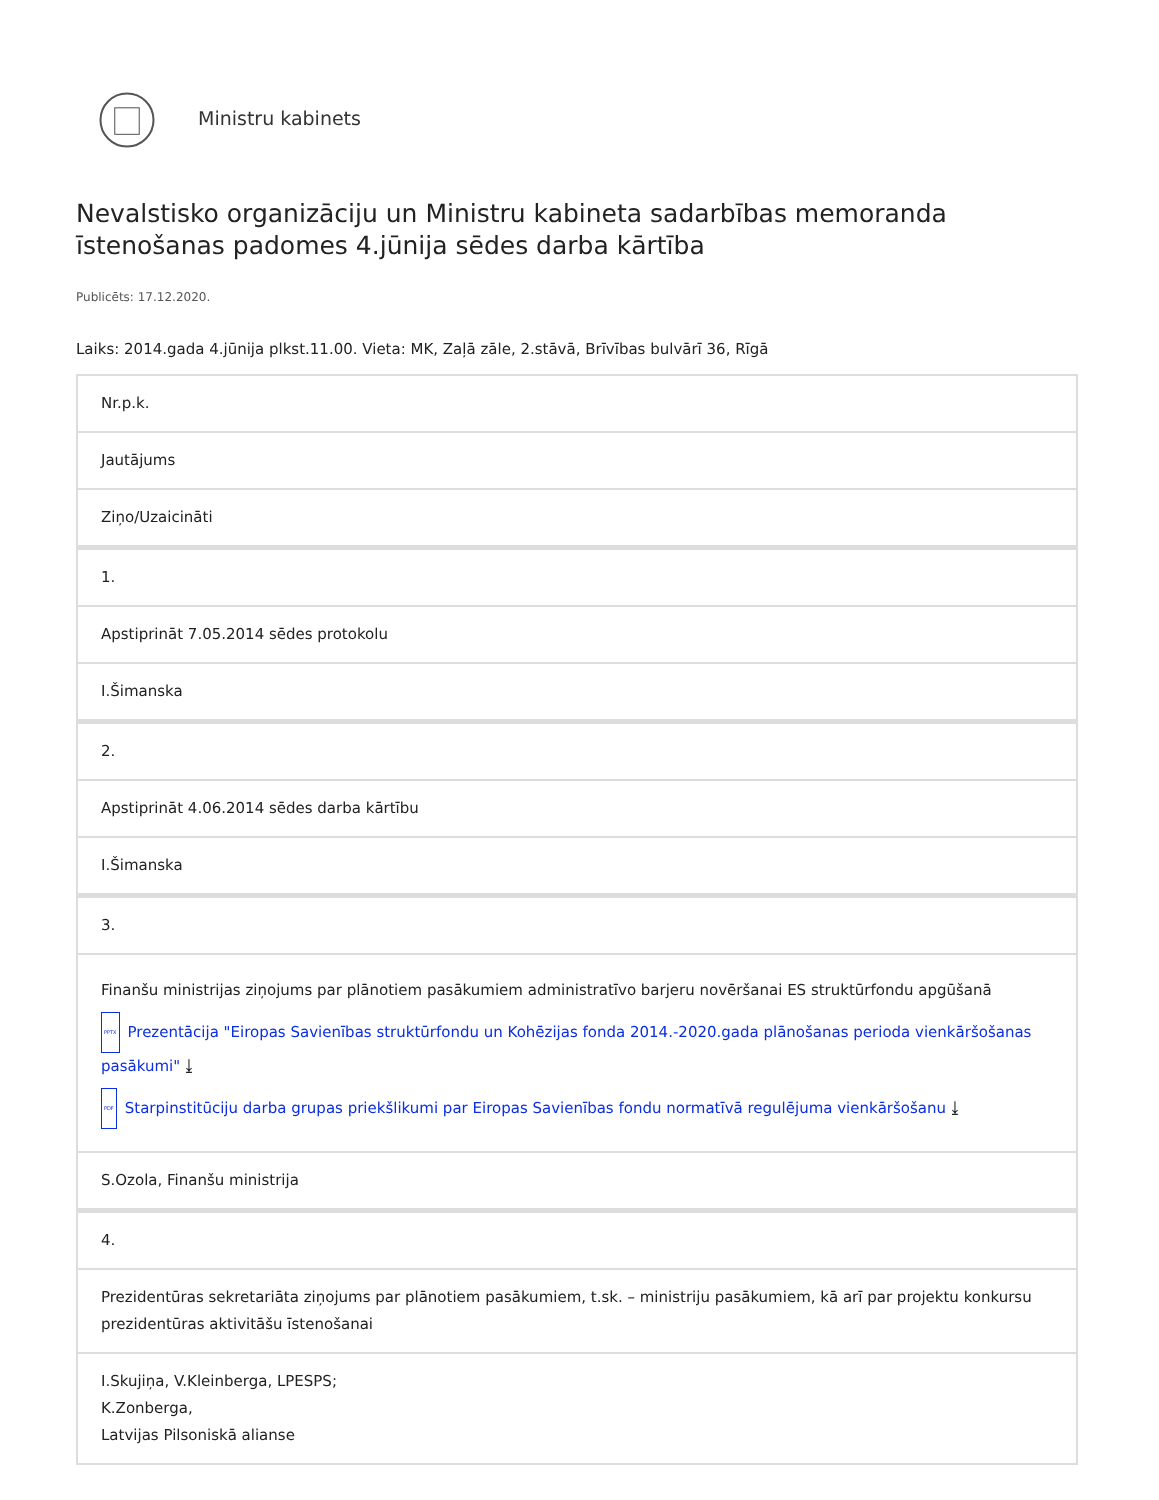Ministru kabinets
Nevalstisko organizāciju un Ministru kabineta sadarbības memoranda īstenošanas padomes 4.jūnija sēdes darba kārtība
Publicēts: 17.12.2020.
Laiks: 2014.gada 4.jūnija plkst.11.00. Vieta: MK, Zaļā zāle, 2.stāvā, Brīvības bulvārī 36, Rīgā
| Nr.p.k. |
| Jautājums |
| Ziņo/Uzaicināti |
| 1. |
| Apstiprināt 7.05.2014 sēdes protokolu |
| I.Šimanska |
| 2. |
| Apstiprināt 4.06.2014 sēdes darba kārtību |
| I.Šimanska |
| 3. |
| Finanšu ministrijas ziņojums par plānotiem pasākumiem administratīvo barjeru novēršanai ES struktūrfondu apgūšanā PPTX Prezentācija "Eiropas Savienības struktūrfondu un Kohēzijas fonda 2014.-2020.gada plānošanas perioda vienkāršošanas pasākumi" ⤓ PDF Starpinstitūciju darba grupas priekšlikumi par Eiropas Savienības fondu normatīvā regulējuma vienkāršošanu ⤓ |
| S.Ozola, Finanšu ministrija |
| 4. |
| Prezidentūras sekretariāta ziņojums par plānotiem pasākumiem, t.sk. – ministriju pasākumiem, kā arī par projektu konkursu prezidentūras aktivitāšu īstenošanai |
| I.Skujiņa, V.Kleinberga, LPESPS; K.Zonberga, Latvijas Pilsoniskā alianse |